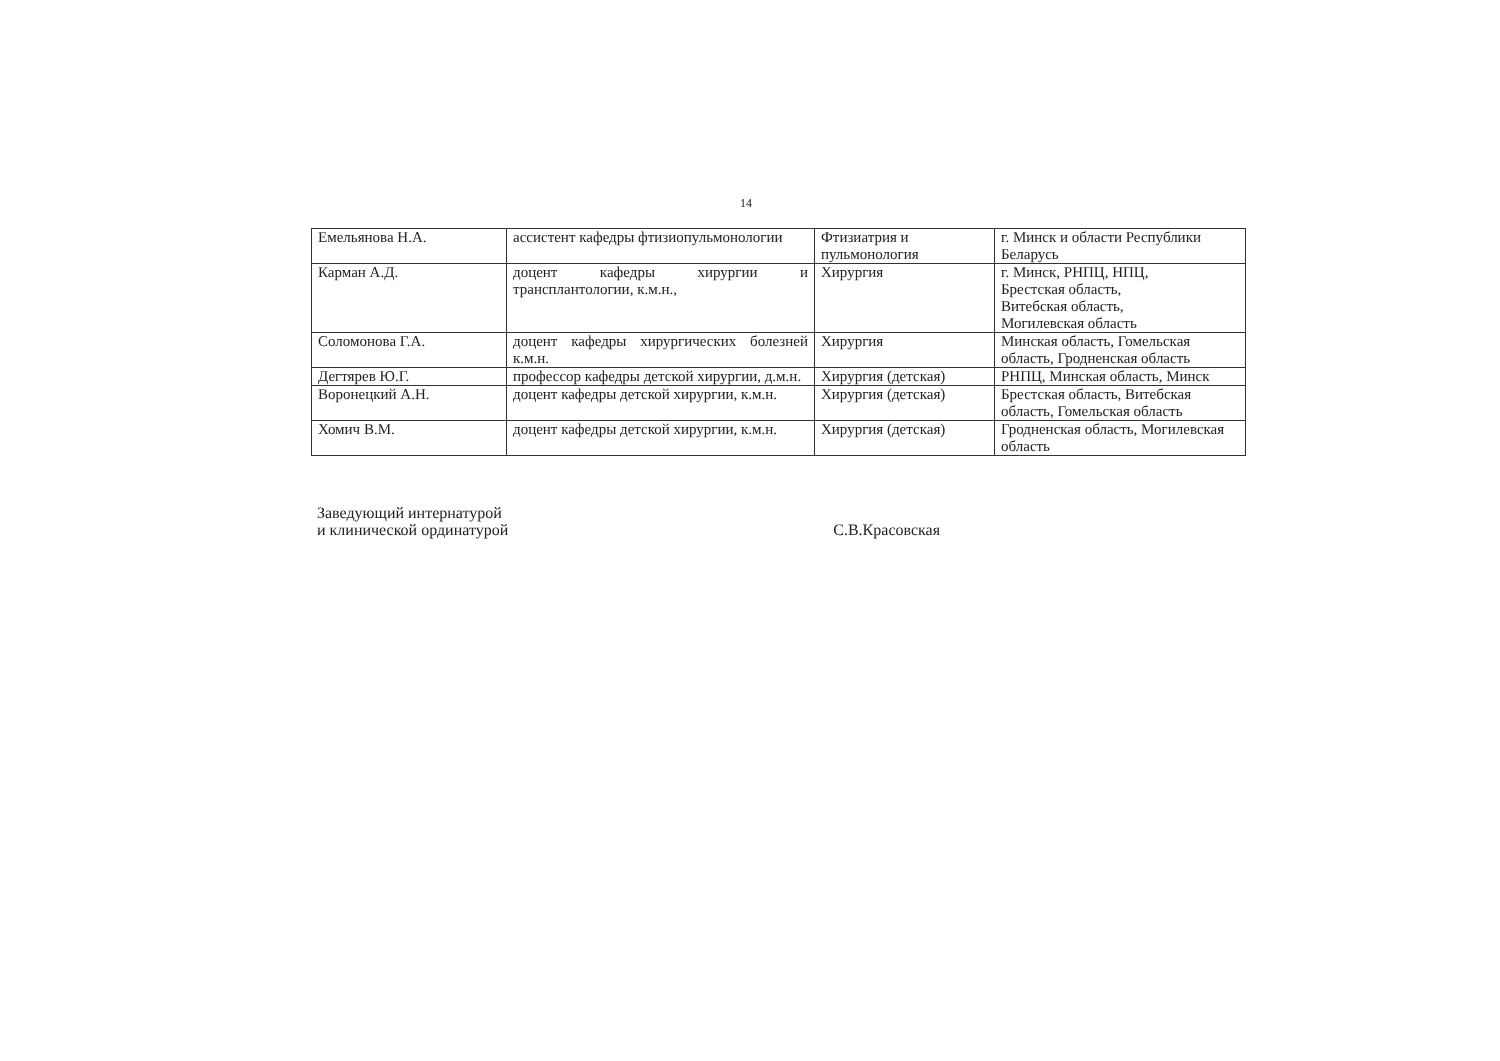14
| Емельянова Н.А. | ассистент кафедры фтизиопульмонологии | Фтизиатрия и пульмонология | г. Минск и области Республики Беларусь |
| Карман А.Д. | доцент кафедры хирургии и трансплантологии, к.м.н., | Хирургия | г. Минск, РНПЦ, НПЦ, Брестская область, Витебская область, Могилевская область |
| Соломонова Г.А. | доцент кафедры хирургических болезней к.м.н. | Хирургия | Минская область, Гомельская область, Гродненская область |
| Дегтярев Ю.Г. | профессор кафедры детской хирургии, д.м.н. | Хирургия (детская) | РНПЦ, Минская область, Минск |
| Воронецкий А.Н. | доцент кафедры детской хирургии, к.м.н. | Хирургия (детская) | Брестская область, Витебская область, Гомельская область |
| Хомич В.М. | доцент кафедры детской хирургии, к.м.н. | Хирургия (детская) | Гродненская область, Могилевская область |
Заведующий интернатурой
и клинической ординатурой
С.В.Красовская